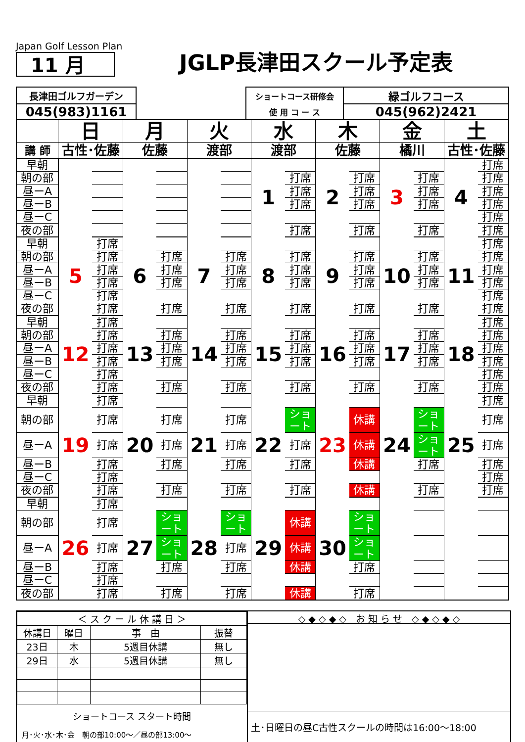Japan Golf Lesson Plan
11 月
JGLP長津田スクール予定表
| 長津田ゴルフガーデン | | ショートコース研修会 | 緑ゴルフコース |
| 045(983)1161 | | 使 用 コ ー ス | 045(962)2421 |
| | 日 | | 月 | | 火 | | 水 | | 木 | | 金 | | 土 | |
| 講 師 | 古性･佐藤 | | 佐藤 | | 渡部 | | 渡部 | | 佐藤 | | 橘川 | | 古性･佐藤 | |
| 早朝 | | | | | | | 1 | | 2 | | 3 | | 4 | 打席 |
| 朝の部 | | | | | | | | 打席 | | 打席 | | 打席 | | 打席 |
| 昼ーA | | | | | | | | 打席 | | 打席 | | 打席 | | 打席 |
| 昼ーB | | | | | | | | 打席 | | 打席 | | 打席 | | 打席 |
| 昼ーC | | | | | | | | | | | | | | 打席 |
| 夜の部 | | | | | | | | 打席 | | 打席 | | 打席 | | 打席 |
| 早朝 | 5 | 打席 | 6 | | 7 | | 8 | | 9 | | 10 | | 11 | 打席 |
| 朝の部 | | 打席 | | 打席 | | 打席 | | 打席 | | 打席 | | 打席 | | 打席 |
| 昼ーA | | 打席 | | 打席 | | 打席 | | 打席 | | 打席 | | 打席 | | 打席 |
| 昼ーB | | 打席 | | 打席 | | 打席 | | 打席 | | 打席 | | 打席 | | 打席 |
| 昼ーC | | 打席 | | | | | | | | | | | | 打席 |
| 夜の部 | | 打席 | | 打席 | | 打席 | | 打席 | | 打席 | | 打席 | | 打席 |
| 早朝 | 12 | 打席 | 13 | | 14 | | 15 | | 16 | | 17 | | 18 | 打席 |
| 朝の部 | | 打席 | | 打席 | | 打席 | | 打席 | | 打席 | | 打席 | | 打席 |
| 昼ーA | | 打席 | | 打席 | | 打席 | | 打席 | | 打席 | | 打席 | | 打席 |
| 昼ーB | | 打席 | | 打席 | | 打席 | | 打席 | | 打席 | | 打席 | | 打席 |
| 昼ーC | | 打席 | | | | | | | | | | | | 打席 |
| 夜の部 | | 打席 | | 打席 | | 打席 | | 打席 | | 打席 | | 打席 | | 打席 |
| 早朝 | 19 | 打席 | 20 | | 21 | | 22 | | 23 | | 24 | | 25 | 打席 |
| 朝の部 | | 打席 | | 打席 | | 打席 | | ショート | | 休講 | | ショート | | 打席 |
| 昼ーA | | 打席 | | 打席 | | 打席 | | 打席 | | 休講 | | ショート | | 打席 |
| 昼ーB | | 打席 | | 打席 | | 打席 | | 打席 | | 休講 | | 打席 | | 打席 |
| 昼ーC | | 打席 | | | | | | | | | | | | 打席 |
| 夜の部 | | 打席 | | 打席 | | 打席 | | 打席 | | 休講 | | 打席 | | 打席 |
| 早朝 | 26 | 打席 | 27 | | 28 | | 29 | | 30 | | | | | |
| 朝の部 | | 打席 | | ショート | | ショート | | 休講 | | ショート | | | | |
| 昼ーA | | 打席 | | ショート | | 打席 | | 休講 | | ショート | | | | |
| 昼ーB | | 打席 | | 打席 | | 打席 | | 休講 | | 打席 | | | | |
| 昼ーC | | 打席 | | | | | | | | | | | | |
| 夜の部 | | 打席 | | 打席 | | 打席 | | 休講 | | 打席 | | | | |
| ＜ ス ク ー ル 休 講 日 ＞ | | | |
| 休講日 | 曜日 | 事 由 | 振替 |
| 23日 | 木 | 5週目休講 | 無し |
| 29日 | 水 | 5週目休講 | 無し |
ショートコース スタート時間
月･火･水･木･金　朝の部10:00～／昼の部13:00～
◇ ◆ ◇ ◆ ◇　お 知 ら せ　◇ ◆ ◇ ◆ ◇
土･日曜日の昼C古性スクールの時間は16:00～18:00